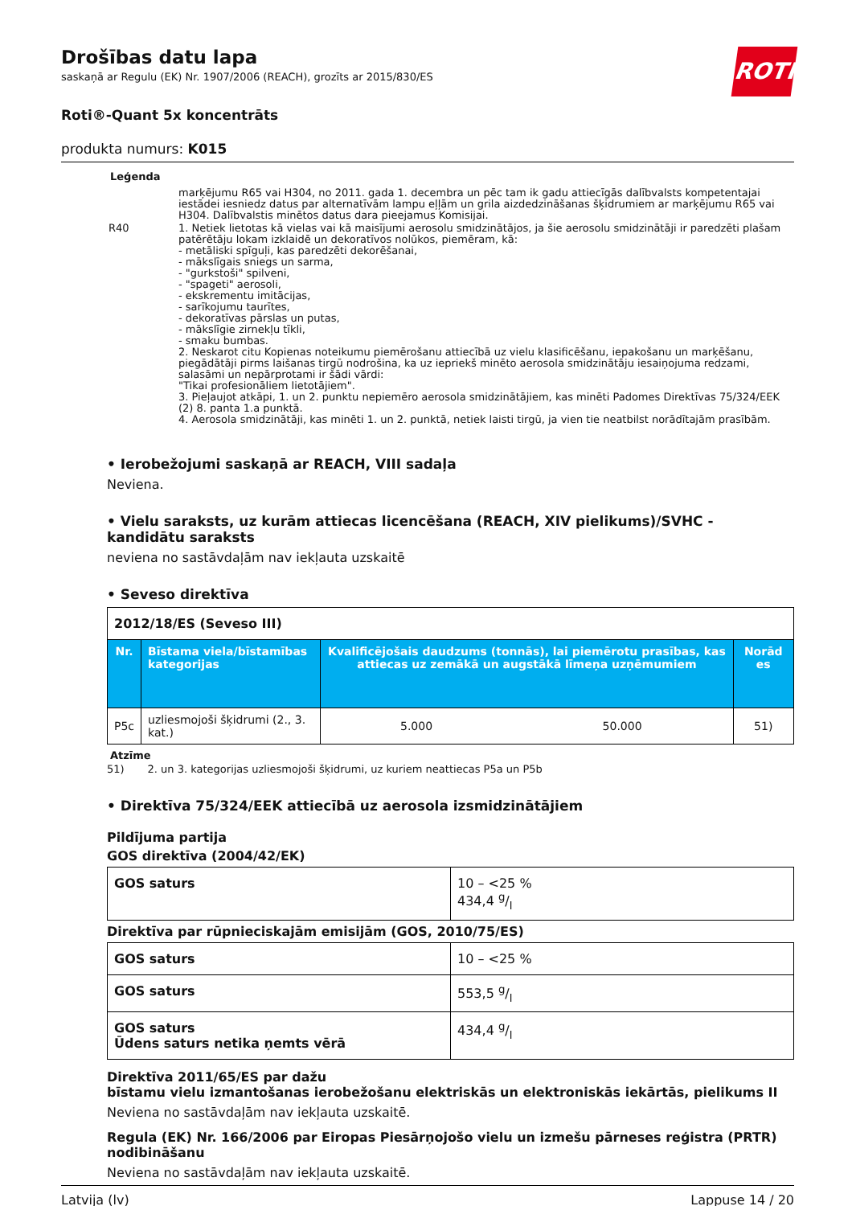ROTH
Drošības datu lapa
saskaņā ar Regulu (EK) Nr. 1907/2006 (REACH), grozīts ar 2015/830/ES
Roti®-Quant 5x koncentrāts
produkta numurs: K015
Leģenda
| | marķējumu R65 vai H304, no 2011. gada 1. decembra un pēc tam ik gadu attiecīgās dalībvalsts kompetentajai iestādei iesniedz datus par alternatīvām lampu eļļām un grila aizdedzināšanas šķidrumiem ar marķējumu R65 vai H304. Dalībvalstis minētos datus dara pieejamus Komisijai. |
| R40 | 1. Netiek lietotas kā vielas vai kā maisījumi aerosolu smidzinātājos, ja šie aerosolu smidzinātāji ir paredzēti plašam patērētāju lokam izklaidē un dekoratīvos nolūkos, piemēram, kā: - metāliski spīguļi, kas paredzēti dekorēšanai, - mākslīgais sniegs un sarma, - "gurkstoši" spilveni, - "spageti" aerosoli, - ekskrementu imitācijas, - sarīkojumu taurītes, - dekoratīvas pārslas un putas, - mākslīgie zirnekļu tīkli, - smaku bumbas. 2. Neskarot citu Kopienas noteikumu piemērošanu attiecībā uz vielu klasificēšanu, iepakošanu un marķēšanu, piegādātāji pirms laišanas tirgū nodrošina, ka uz iepriekš minēto aerosola smidzinātāju iesaiņojuma redzami, salasāmi un nepārprotami ir šādi vārdi: "Tikai profesionāliem lietotājiem". 3. Pieļaujot atkāpi, 1. un 2. punktu nepiemēro aerosola smidzinātājiem, kas minēti Padomes Direktīvas 75/324/EEK (2) 8. panta 1.a punktā. 4. Aerosola smidzinātāji, kas minēti 1. un 2. punktā, netiek laisti tirgū, ja vien tie neatbilst norādītajām prasībām. |
• Ierobežojumi saskaņā ar REACH, VIII sadaļa
Neviena.
• Vielu saraksts, uz kurām attiecas licencēšana (REACH, XIV pielikums)/SVHC - kandidātu saraksts
neviena no sastāvdaļām nav iekļauta uzskaitē
• Seveso direktīva
| 2012/18/ES (Seveso III) | | | | |
| Nr. | Bīstama viela/bīstamības kategorijas | Kvalificējošais daudzums (tonnās), lai piemērotu prasības, kas attiecas uz zemākā un augstākā līmeņa uzņēmumiem | | Norād es |
| P5c | uzliesmojoši šķidrumi (2., 3. kat.) | 5.000 | 50.000 | 51) |
Atzīme
51) 2. un 3. kategorijas uzliesmojoši šķidrumi, uz kuriem neattiecas P5a un P5b
• Direktīva 75/324/EEK attiecībā uz aerosola izsmidzinātājiem
Pildījuma partija
GOS direktīva (2004/42/EK)
| GOS saturs | 10 – <25 % 434,4 g/l |
Direktīva par rūpnieciskajām emisijām (GOS, 2010/75/ES)
| GOS saturs | 10 – <25 % |
| GOS saturs | 553,5 g/l |
| GOS saturs Ūdens saturs netika ņemts vērā | 434,4 g/l |
Direktīva 2011/65/ES par dažu
bīstamu vielu izmantošanas ierobežošanu elektriskās un elektroniskās iekārtās, pielikums II
Neviena no sastāvdaļām nav iekļauta uzskaitē.
Regula (EK) Nr. 166/2006 par Eiropas Piesārņojošo vielu un izmešu pārneses reģistra (PRTR) nodibināšanu
Neviena no sastāvdaļām nav iekļauta uzskaitē.
Latvija (lv) Lappuse 14 / 20